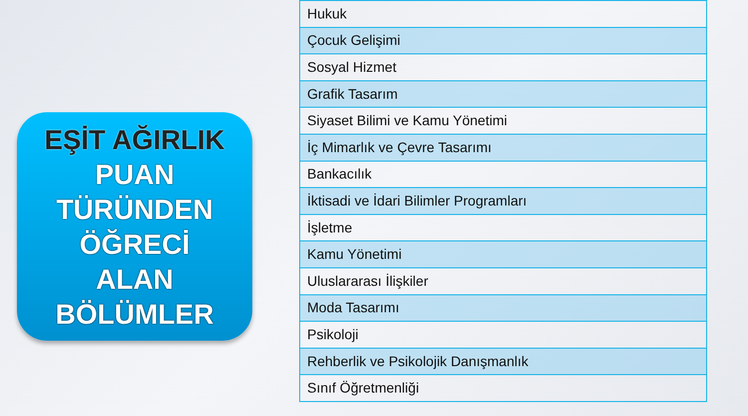EŞİT AĞIRLIK
PUAN
TÜRÜNDEN
ÖĞRECİ
ALAN
BÖLÜMLER
| Hukuk |
| Çocuk Gelişimi |
| Sosyal Hizmet |
| Grafik Tasarım |
| Siyaset Bilimi ve Kamu Yönetimi |
| İç Mimarlık ve Çevre Tasarımı |
| Bankacılık |
| İktisadi ve İdari Bilimler Programları |
| İşletme |
| Kamu Yönetimi |
| Uluslararası İlişkiler |
| Moda Tasarımı |
| Psikoloji |
| Rehberlik ve Psikolojik Danışmanlık |
| Sınıf Öğretmenliği |